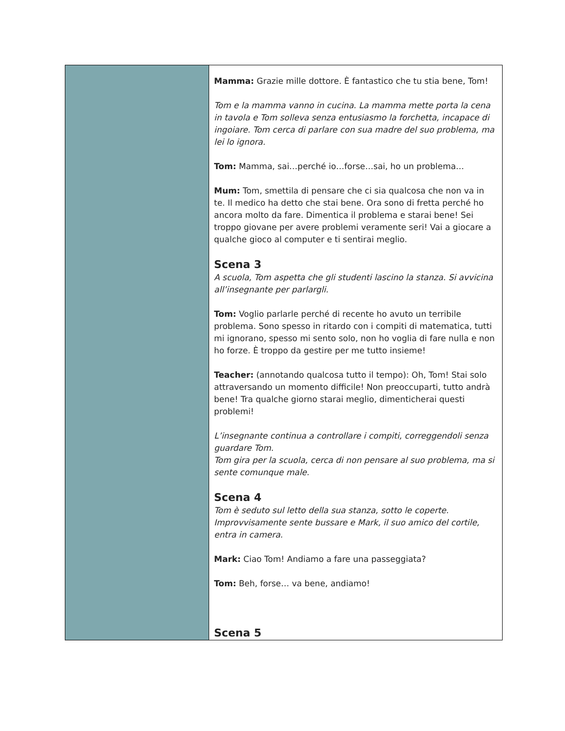| | Mamma: Grazie mille dottore. È fantastico che tu stia bene, Tom! Tom e la mamma vanno in cucina. La mamma mette porta la cena in tavola e Tom solleva senza entusiasmo la forchetta, incapace di ingoiare. Tom cerca di parlare con sua madre del suo problema, ma lei lo ignora. Tom: Mamma, sai…perché io…forse…sai, ho un problema… Mum: Tom, smettila di pensare che ci sia qualcosa che non va in te. Il medico ha detto che stai bene. Ora sono di fretta perché ho ancora molto da fare. Dimentica il problema e starai bene! Sei troppo giovane per avere problemi veramente seri! Vai a giocare a qualche gioco al computer e ti sentirai meglio. Scena 3 A scuola, Tom aspetta che gli studenti lascino la stanza. Si avvicina all’insegnante per parlargli. Tom: Voglio parlarle perché di recente ho avuto un terribile problema. Sono spesso in ritardo con i compiti di matematica, tutti mi ignorano, spesso mi sento solo, non ho voglia di fare nulla e non ho forze. È troppo da gestire per me tutto insieme! Teacher: (annotando qualcosa tutto il tempo): Oh, Tom! Stai solo attraversando un momento difficile! Non preoccuparti, tutto andrà bene! Tra qualche giorno starai meglio, dimenticherai questi problemi! L’insegnante continua a controllare i compiti, correggendoli senza guardare Tom. Tom gira per la scuola, cerca di non pensare al suo problema, ma si sente comunque male. Scena 4 Tom è seduto sul letto della sua stanza, sotto le coperte. Improvvisamente sente bussare e Mark, il suo amico del cortile, entra in camera. Mark: Ciao Tom! Andiamo a fare una passeggiata? Tom: Beh, forse… va bene, andiamo! Scena 5 |